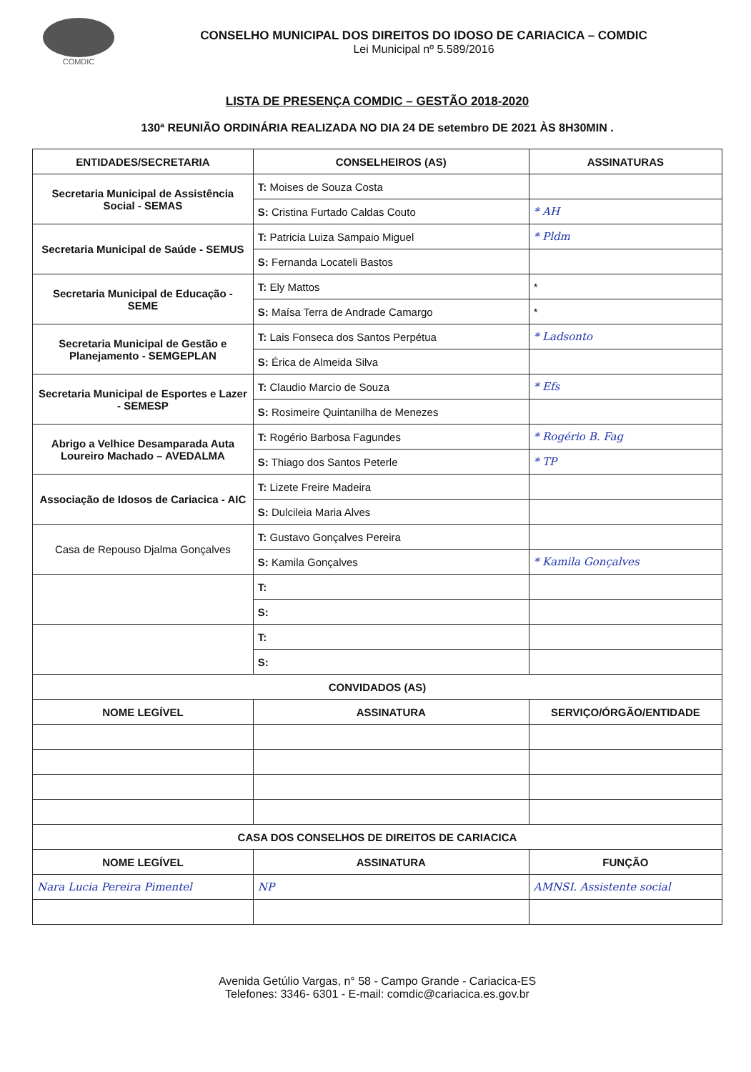COMDIC
CONSELHO MUNICIPAL DOS DIREITOS DO IDOSO DE CARIACICA – COMDIC
Lei Municipal nº 5.589/2016
LISTA DE PRESENÇA COMDIC – GESTÃO 2018-2020
130ª REUNIÃO ORDINÁRIA REALIZADA NO DIA 24 DE setembro DE 2021 ÀS 8H30MIN .
| ENTIDADES/SECRETARIA | CONSELHEIROS (AS) | ASSINATURAS |
| --- | --- | --- |
| Secretaria Municipal de Assistência Social - SEMAS | T: Moises de Souza Costa | |
| | S: Cristina Furtado Caldas Couto | * AH |
| Secretaria Municipal de Saúde - SEMUS | T: Patricia Luiza Sampaio Miguel | * Pldm |
| | S: Fernanda Locateli Bastos | |
| Secretaria Municipal de Educação - SEME | T: Ely Mattos | * |
| | S: Maísa Terra de Andrade Camargo | * |
| Secretaria Municipal de Gestão e Planejamento - SEMGEPLAN | T: Lais Fonseca dos Santos Perpétua | * Ladsonto |
| | S: Érica de Almeida Silva | |
| Secretaria Municipal de Esportes e Lazer - SEMESP | T: Claudio Marcio de Souza | * Efs |
| | S: Rosimeire Quintanilha de Menezes | |
| Abrigo a Velhice Desamparada Auta Loureiro Machado – AVEDALMA | T: Rogério Barbosa Fagundes | * Rogério B. Fag |
| | S: Thiago dos Santos Peterle | * TP |
| Associação de Idosos de Cariacica - AIC | T: Lizete Freire Madeira | |
| | S: Dulcileia Maria Alves | |
| Casa de Repouso Djalma Gonçalves | T: Gustavo Gonçalves Pereira | |
| | S: Kamila Gonçalves | * Kamila Gonçalves |
| | T: | |
| | S: | |
| | T: | |
| | S: | |
| CONVIDADOS (AS) | | |
| NOME LEGÍVEL | ASSINATURA | SERVIÇO/ÓRGÃO/ENTIDADE |
| CASA DOS CONSELHOS DE DIREITOS DE CARIACICA | | |
| NOME LEGÍVEL | ASSINATURA | FUNÇÃO |
| Nara Lucia Pereira Pimentel | NP | AMNSI. Assistente social |
Avenida Getúlio Vargas, n° 58 - Campo Grande - Cariacica-ES
Telefones: 3346- 6301 - E-mail: comdic@cariacica.es.gov.br